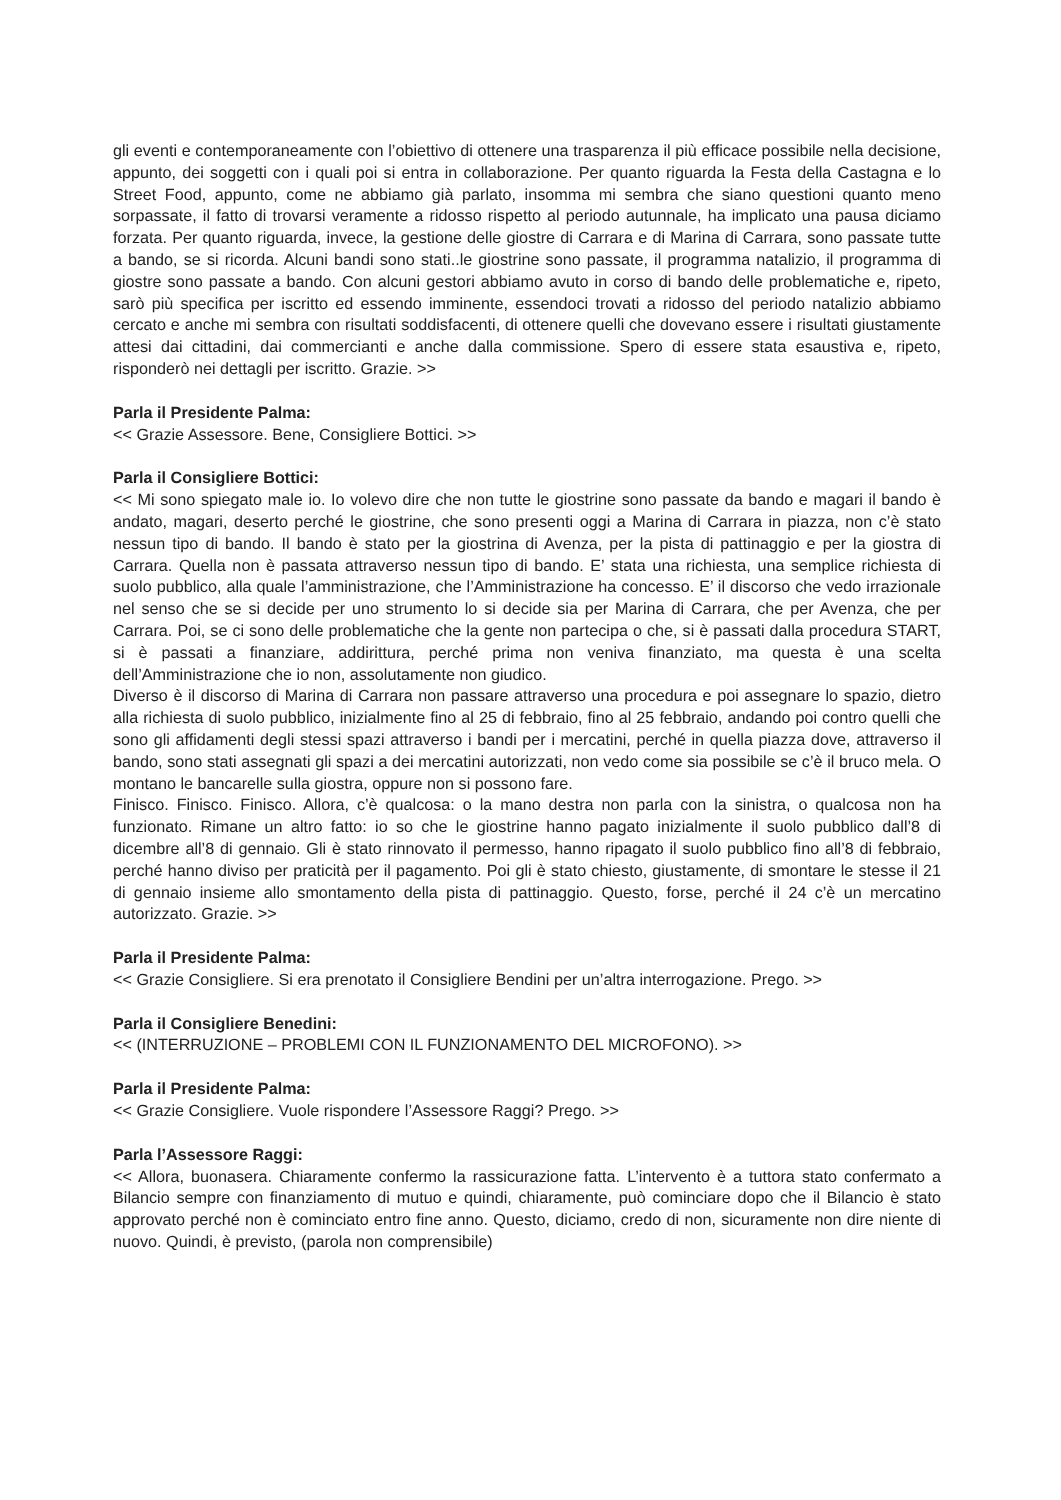gli eventi e contemporaneamente con l’obiettivo di ottenere una trasparenza il più efficace possibile nella decisione, appunto, dei soggetti con i quali poi si entra in collaborazione. Per quanto riguarda la Festa della Castagna e lo Street Food, appunto, come ne abbiamo già parlato, insomma mi sembra che siano questioni quanto meno sorpassate, il fatto di trovarsi veramente a ridosso rispetto al periodo autunnale, ha implicato una pausa diciamo forzata. Per quanto riguarda, invece, la gestione delle giostre di Carrara e di Marina di Carrara, sono passate tutte a bando, se si ricorda. Alcuni bandi sono stati..le giostrine sono passate, il programma natalizio, il programma di giostre sono passate a bando. Con alcuni gestori abbiamo avuto in corso di bando delle problematiche e, ripeto, sarò più specifica per iscritto ed essendo imminente, essendoci trovati a ridosso del periodo natalizio abbiamo cercato e anche mi sembra con risultati soddisfacenti, di ottenere quelli che dovevano essere i risultati giustamente attesi dai cittadini, dai commercianti e anche dalla commissione. Spero di essere stata esaustiva e, ripeto, risponderò nei dettagli per iscritto. Grazie. >>
Parla il Presidente Palma:
<< Grazie Assessore. Bene, Consigliere Bottici. >>
Parla il Consigliere Bottici:
<< Mi sono spiegato male io. Io volevo dire che non tutte le giostrine sono passate da bando e magari il bando è andato, magari, deserto perché le giostrine, che sono presenti oggi a Marina di Carrara in piazza, non c’è stato nessun tipo di bando. Il bando è stato per la giostrina di Avenza, per la pista di pattinaggio e per la giostra di Carrara. Quella non è passata attraverso nessun tipo di bando. E’ stata una richiesta, una semplice richiesta di suolo pubblico, alla quale l’amministrazione, che l’Amministrazione ha concesso. E’ il discorso che vedo irrazionale nel senso che se si decide per uno strumento lo si decide sia per Marina di Carrara, che per Avenza, che per Carrara. Poi, se ci sono delle problematiche che la gente non partecipa o che, si è passati dalla procedura START, si è passati a finanziare, addirittura, perché prima non veniva finanziato, ma questa è una scelta dell’Amministrazione che io non, assolutamente non giudico.
Diverso è il discorso di Marina di Carrara non passare attraverso una procedura e poi assegnare lo spazio, dietro alla richiesta di suolo pubblico, inizialmente fino al 25 di febbraio, fino al 25 febbraio, andando poi contro quelli che sono gli affidamenti degli stessi spazi attraverso i bandi per i mercatini, perché in quella piazza dove, attraverso il bando, sono stati assegnati gli spazi a dei mercatini autorizzati, non vedo come sia possibile se c’è il bruco mela. O montano le bancarelle sulla giostra, oppure non si possono fare.
Finisco. Finisco. Finisco. Allora, c’è qualcosa: o la mano destra non parla con la sinistra, o qualcosa non ha funzionato. Rimane un altro fatto: io so che le giostrine hanno pagato inizialmente il suolo pubblico dall’8 di dicembre all’8 di gennaio. Gli è stato rinnovato il permesso, hanno ripagato il suolo pubblico fino all’8 di febbraio, perché hanno diviso per praticità per il pagamento. Poi gli è stato chiesto, giustamente, di smontare le stesse il 21 di gennaio insieme allo smontamento della pista di pattinaggio. Questo, forse, perché il 24 c’è un mercatino autorizzato. Grazie. >>
Parla il Presidente Palma:
<< Grazie Consigliere. Si era prenotato il Consigliere Bendini per un’altra interrogazione. Prego. >>
Parla il Consigliere Benedini:
<< (INTERRUZIONE – PROBLEMI CON IL FUNZIONAMENTO DEL MICROFONO). >>
Parla il Presidente Palma:
<< Grazie Consigliere. Vuole rispondere l’Assessore Raggi? Prego. >>
Parla l’Assessore Raggi:
<< Allora, buonasera. Chiaramente confermo la rassicurazione fatta. L’intervento è a tuttora stato confermato a Bilancio sempre con finanziamento di mutuo e quindi, chiaramente, può cominciare dopo che il Bilancio è stato approvato perché non è cominciato entro fine anno. Questo, diciamo, credo di non, sicuramente non dire niente di nuovo. Quindi, è previsto, (parola non comprensibile)